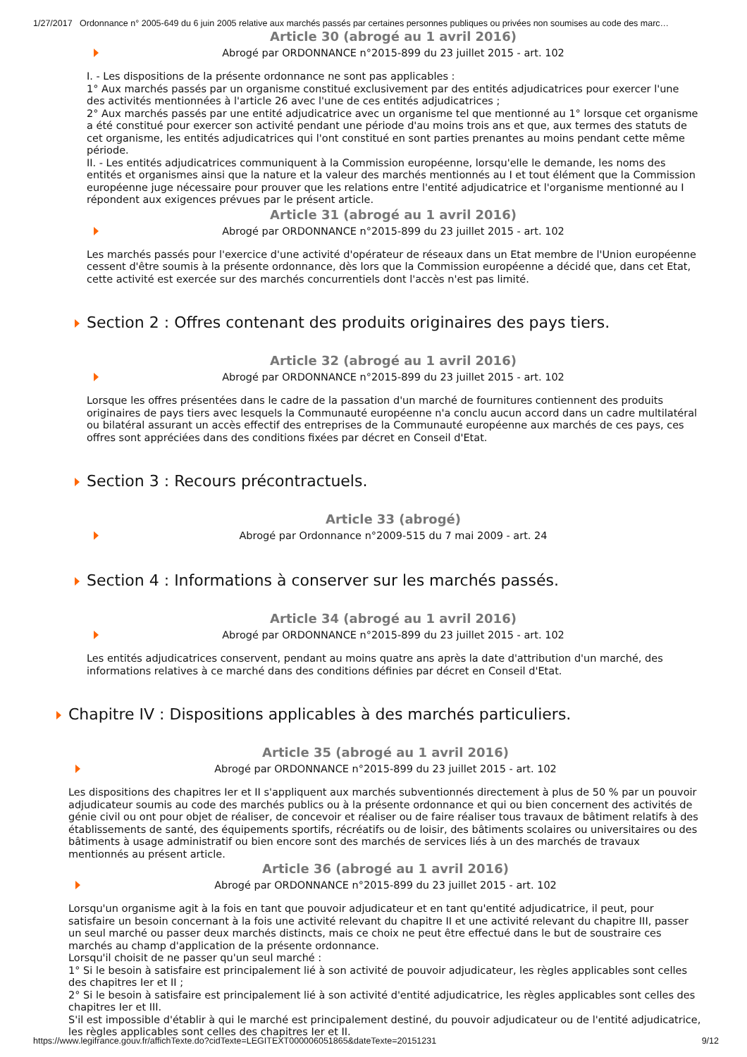1/27/2017 Ordonnance n° 2005-649 du 6 juin 2005 relative aux marchés passés par certaines personnes publiques ou privées non soumises au code des marc…
Article 30 (abrogé au 1 avril 2016)
Abrogé par ORDONNANCE n°2015-899 du 23 juillet 2015 - art. 102
I. - Les dispositions de la présente ordonnance ne sont pas applicables :
1° Aux marchés passés par un organisme constitué exclusivement par des entités adjudicatrices pour exercer l'une des activités mentionnées à l'article 26 avec l'une de ces entités adjudicatrices ;
2° Aux marchés passés par une entité adjudicatrice avec un organisme tel que mentionné au 1° lorsque cet organisme a été constitué pour exercer son activité pendant une période d'au moins trois ans et que, aux termes des statuts de cet organisme, les entités adjudicatrices qui l'ont constitué en sont parties prenantes au moins pendant cette même période.
II. - Les entités adjudicatrices communiquent à la Commission européenne, lorsqu'elle le demande, les noms des entités et organismes ainsi que la nature et la valeur des marchés mentionnés au I et tout élément que la Commission européenne juge nécessaire pour prouver que les relations entre l'entité adjudicatrice et l'organisme mentionné au I répondent aux exigences prévues par le présent article.
Article 31 (abrogé au 1 avril 2016)
Abrogé par ORDONNANCE n°2015-899 du 23 juillet 2015 - art. 102
Les marchés passés pour l'exercice d'une activité d'opérateur de réseaux dans un Etat membre de l'Union européenne cessent d'être soumis à la présente ordonnance, dès lors que la Commission européenne a décidé que, dans cet Etat, cette activité est exercée sur des marchés concurrentiels dont l'accès n'est pas limité.
Section 2 : Offres contenant des produits originaires des pays tiers.
Article 32 (abrogé au 1 avril 2016)
Abrogé par ORDONNANCE n°2015-899 du 23 juillet 2015 - art. 102
Lorsque les offres présentées dans le cadre de la passation d'un marché de fournitures contiennent des produits originaires de pays tiers avec lesquels la Communauté européenne n'a conclu aucun accord dans un cadre multilatéral ou bilatéral assurant un accès effectif des entreprises de la Communauté européenne aux marchés de ces pays, ces offres sont appréciées dans des conditions fixées par décret en Conseil d'Etat.
Section 3 : Recours précontractuels.
Article 33 (abrogé)
Abrogé par Ordonnance n°2009-515 du 7 mai 2009 - art. 24
Section 4 : Informations à conserver sur les marchés passés.
Article 34 (abrogé au 1 avril 2016)
Abrogé par ORDONNANCE n°2015-899 du 23 juillet 2015 - art. 102
Les entités adjudicatrices conservent, pendant au moins quatre ans après la date d'attribution d'un marché, des informations relatives à ce marché dans des conditions définies par décret en Conseil d'Etat.
Chapitre IV : Dispositions applicables à des marchés particuliers.
Article 35 (abrogé au 1 avril 2016)
Abrogé par ORDONNANCE n°2015-899 du 23 juillet 2015 - art. 102
Les dispositions des chapitres Ier et II s'appliquent aux marchés subventionnés directement à plus de 50 % par un pouvoir adjudicateur soumis au code des marchés publics ou à la présente ordonnance et qui ou bien concernent des activités de génie civil ou ont pour objet de réaliser, de concevoir et réaliser ou de faire réaliser tous travaux de bâtiment relatifs à des établissements de santé, des équipements sportifs, récréatifs ou de loisir, des bâtiments scolaires ou universitaires ou des bâtiments à usage administratif ou bien encore sont des marchés de services liés à un des marchés de travaux mentionnés au présent article.
Article 36 (abrogé au 1 avril 2016)
Abrogé par ORDONNANCE n°2015-899 du 23 juillet 2015 - art. 102
Lorsqu'un organisme agit à la fois en tant que pouvoir adjudicateur et en tant qu'entité adjudicatrice, il peut, pour satisfaire un besoin concernant à la fois une activité relevant du chapitre II et une activité relevant du chapitre III, passer un seul marché ou passer deux marchés distincts, mais ce choix ne peut être effectué dans le but de soustraire ces marchés au champ d'application de la présente ordonnance.
Lorsqu'il choisit de ne passer qu'un seul marché :
1° Si le besoin à satisfaire est principalement lié à son activité de pouvoir adjudicateur, les règles applicables sont celles des chapitres Ier et II ;
2° Si le besoin à satisfaire est principalement lié à son activité d'entité adjudicatrice, les règles applicables sont celles des chapitres Ier et III.
S'il est impossible d'établir à qui le marché est principalement destiné, du pouvoir adjudicateur ou de l'entité adjudicatrice, les règles applicables sont celles des chapitres Ier et II.
https://www.legifrance.gouv.fr/affichTexte.do?cidTexte=LEGITEXT000006051865&dateTexte=20151231 9/12